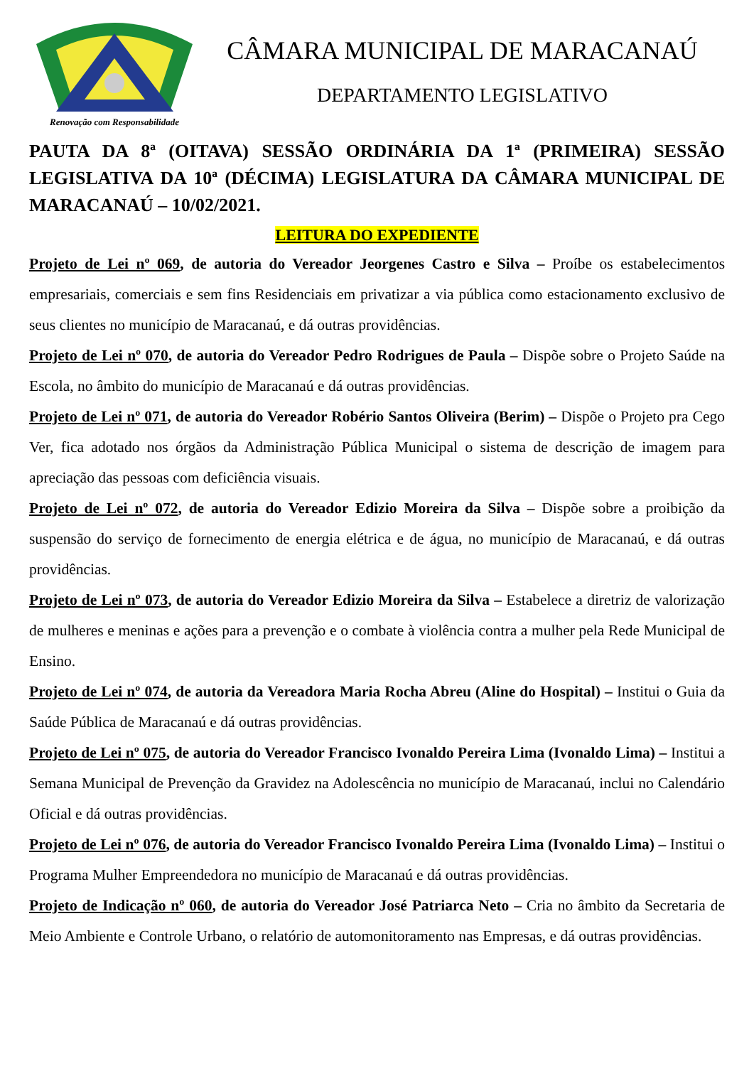Renovação com Responsabilidade
CÂMARA MUNICIPAL DE MARACANAÚ
DEPARTAMENTO LEGISLATIVO
PAUTA DA 8ª (OITAVA) SESSÃO ORDINÁRIA DA 1ª (PRIMEIRA) SESSÃO LEGISLATIVA DA 10ª (DÉCIMA) LEGISLATURA DA CÂMARA MUNICIPAL DE MARACANAÚ – 10/02/2021.
LEITURA DO EXPEDIENTE
Projeto de Lei nº 069, de autoria do Vereador Jeorgenes Castro e Silva – Proíbe os estabelecimentos empresariais, comerciais e sem fins Residenciais em privatizar a via pública como estacionamento exclusivo de seus clientes no município de Maracanaú, e dá outras providências.
Projeto de Lei nº 070, de autoria do Vereador Pedro Rodrigues de Paula – Dispõe sobre o Projeto Saúde na Escola, no âmbito do município de Maracanaú e dá outras providências.
Projeto de Lei nº 071, de autoria do Vereador Robério Santos Oliveira (Berim) – Dispõe o Projeto pra Cego Ver, fica adotado nos órgãos da Administração Pública Municipal o sistema de descrição de imagem para apreciação das pessoas com deficiência visuais.
Projeto de Lei nº 072, de autoria do Vereador Edizio Moreira da Silva – Dispõe sobre a proibição da suspensão do serviço de fornecimento de energia elétrica e de água, no município de Maracanaú, e dá outras providências.
Projeto de Lei nº 073, de autoria do Vereador Edizio Moreira da Silva – Estabelece a diretriz de valorização de mulheres e meninas e ações para a prevenção e o combate à violência contra a mulher pela Rede Municipal de Ensino.
Projeto de Lei nº 074, de autoria da Vereadora Maria Rocha Abreu (Aline do Hospital) – Institui o Guia da Saúde Pública de Maracanaú e dá outras providências.
Projeto de Lei nº 075, de autoria do Vereador Francisco Ivonaldo Pereira Lima (Ivonaldo Lima) – Institui a Semana Municipal de Prevenção da Gravidez na Adolescência no município de Maracanaú, inclui no Calendário Oficial e dá outras providências.
Projeto de Lei nº 076, de autoria do Vereador Francisco Ivonaldo Pereira Lima (Ivonaldo Lima) – Institui o Programa Mulher Empreendedora no município de Maracanaú e dá outras providências.
Projeto de Indicação nº 060, de autoria do Vereador José Patriarca Neto – Cria no âmbito da Secretaria de Meio Ambiente e Controle Urbano, o relatório de automonitoramento nas Empresas, e dá outras providências.